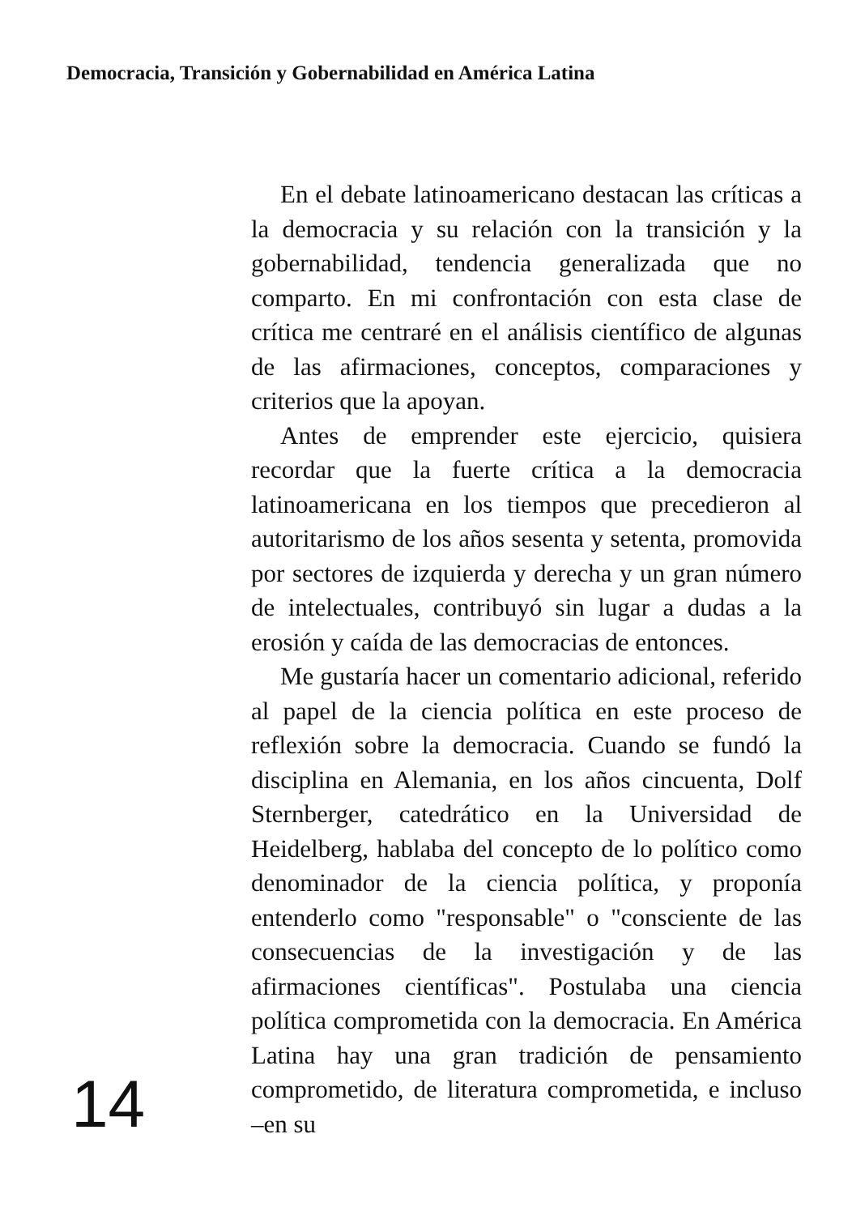Democracia, Transición y Gobernabilidad en América Latina
14
En el debate latinoamericano destacan las críticas a la democracia y su relación con la transición y la gobernabilidad, tendencia generalizada que no comparto. En mi confrontación con esta clase de crítica me centraré en el análisis científico de algunas de las afirmaciones, conceptos, comparaciones y criterios que la apoyan.
Antes de emprender este ejercicio, quisiera recordar que la fuerte crítica a la democracia latinoamericana en los tiempos que precedieron al autoritarismo de los años sesenta y setenta, promovida por sectores de izquierda y derecha y un gran número de intelectuales, contribuyó sin lugar a dudas a la erosión y caída de las democracias de entonces.
Me gustaría hacer un comentario adicional, referido al papel de la ciencia política en este proceso de reflexión sobre la democracia. Cuando se fundó la disciplina en Alemania, en los años cincuenta, Dolf Sternberger, catedrático en la Universidad de Heidelberg, hablaba del concepto de lo político como denominador de la ciencia política, y proponía entenderlo como "responsable" o "consciente de las consecuencias de la investigación y de las afirmaciones científicas". Postulaba una ciencia política comprometida con la democracia. En América Latina hay una gran tradición de pensamiento comprometido, de literatura comprometida, e incluso –en su